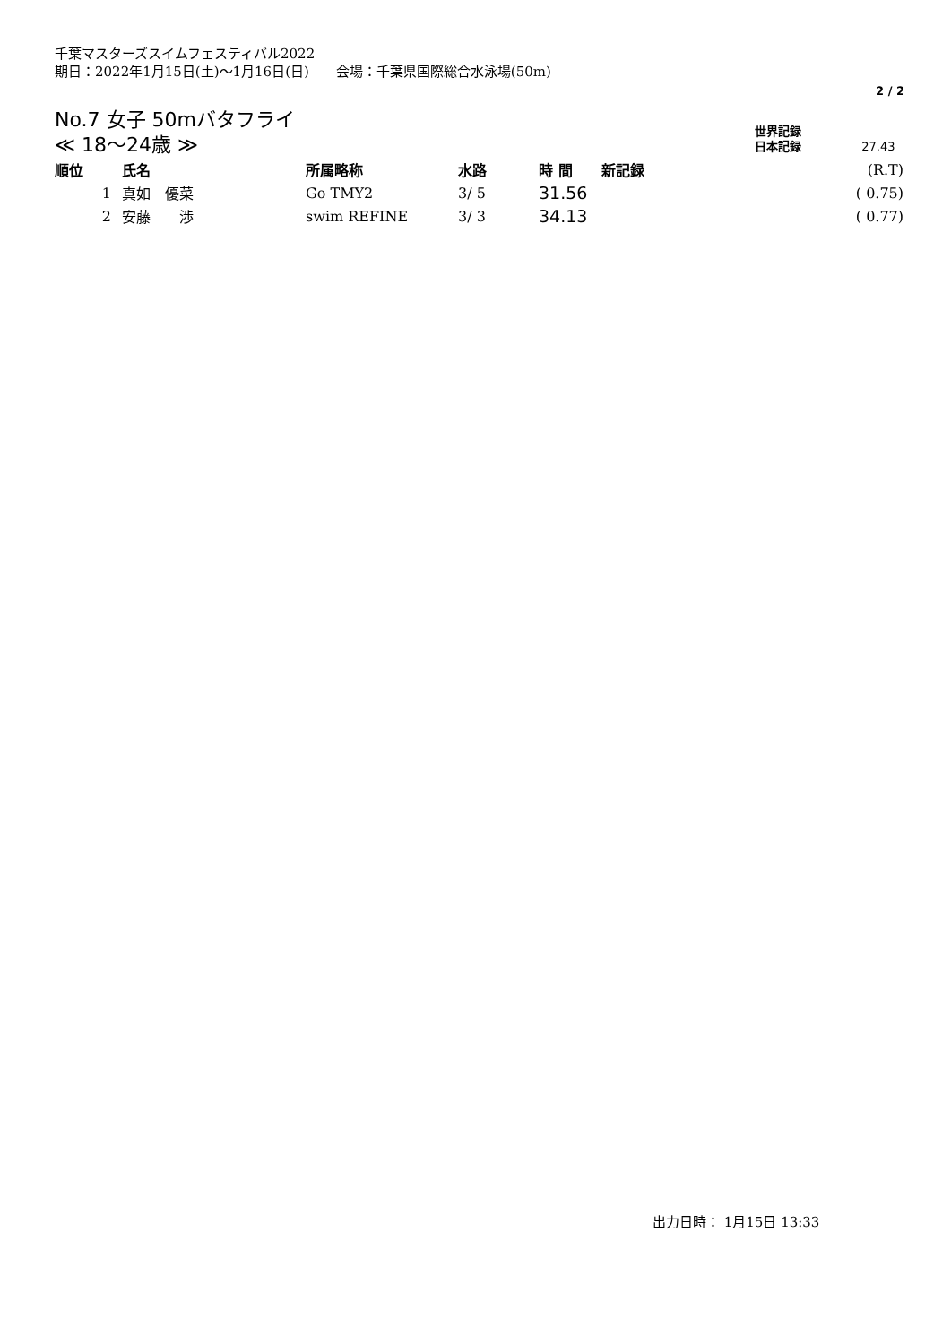千葉マスターズスイムフェスティバル2022
期日：2022年1月15日(土)～1月16日(日)　　会場：千葉県国際総合水泳場(50m)
2 / 2
No.7 女子 50mバタフライ
≪ 18～24歳 ≫
世界記録
日本記録 27.43
| 順位 | 氏名 | 所属略称 | 水路 | 時 間 | 新記録 | (R.T) |
| --- | --- | --- | --- | --- | --- | --- |
| 1 | 真如 優菜 | Go TMY2 | 3/ 5 | 31.56 | | ( 0.75) |
| 2 | 安藤 渉 | swim REFINE | 3/ 3 | 34.13 | | ( 0.77) |
出力日時： 1月15日 13:33